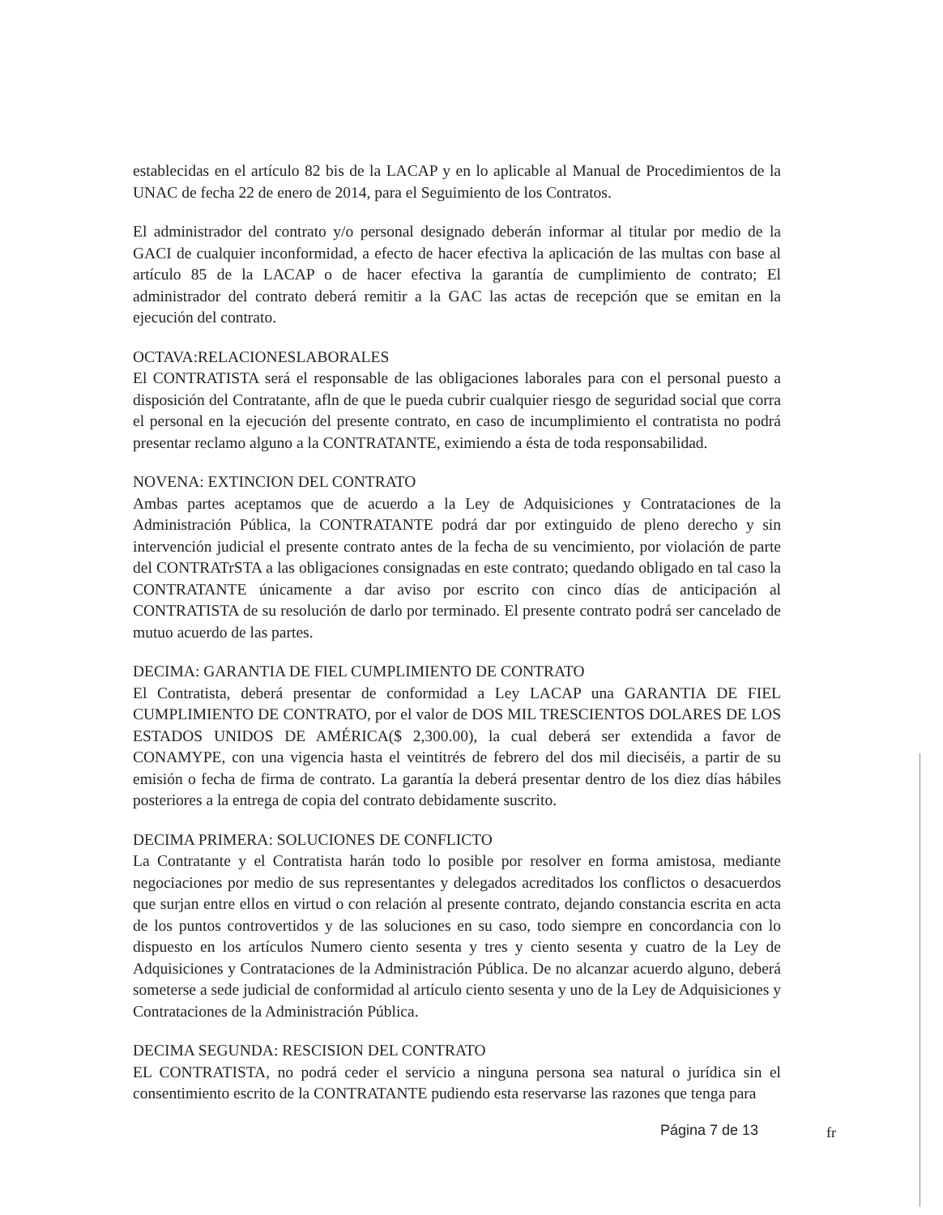establecidas en el artículo 82 bis de la LACAP y en lo aplicable al Manual de Procedimientos de la UNAC de fecha 22 de enero de 2014, para el Seguimiento de los Contratos.
El administrador del contrato y/o personal designado deberán informar al titular por medio de la GACI de cualquier inconformidad, a efecto de hacer efectiva la aplicación de las multas con base al artículo 85 de la LACAP o de hacer efectiva la garantía de cumplimiento de contrato; El administrador del contrato deberá remitir a la GAC las actas de recepción que se emitan en la ejecución del contrato.
OCTAVA:RELACIONESLABORALES
El CONTRATISTA será el responsable de las obligaciones laborales para con el personal puesto a disposición del Contratante, afln de que le pueda cubrir cualquier riesgo de seguridad social que corra el personal en la ejecución del presente contrato, en caso de incumplimiento el contratista no podrá presentar reclamo alguno a la CONTRATANTE, eximiendo a ésta de toda responsabilidad.
NOVENA: EXTINCION DEL CONTRATO
Ambas partes aceptamos que de acuerdo a la Ley de Adquisiciones y Contrataciones de la Administración Pública, la CONTRATANTE podrá dar por extinguido de pleno derecho y sin intervención judicial el presente contrato antes de la fecha de su vencimiento, por violación de parte del CONTRATrSTA a las obligaciones consignadas en este contrato; quedando obligado en tal caso la CONTRATANTE únicamente a dar aviso por escrito con cinco días de anticipación al CONTRATISTA de su resolución de darlo por terminado. El presente contrato podrá ser cancelado de mutuo acuerdo de las partes.
DECIMA: GARANTIA DE FIEL CUMPLIMIENTO DE CONTRATO
El Contratista, deberá presentar de conformidad a Ley LACAP una GARANTIA DE FIEL CUMPLIMIENTO DE CONTRATO, por el valor de DOS MIL TRESCIENTOS DOLARES DE LOS ESTADOS UNIDOS DE AMÉRICA($ 2,300.00), la cual deberá ser extendida a favor de CONAMYPE, con una vigencia hasta el veintitrés de febrero del dos mil dieciséis, a partir de su emisión o fecha de firma de contrato. La garantía la deberá presentar dentro de los diez días hábiles posteriores a la entrega de copia del contrato debidamente suscrito.
DECIMA PRIMERA: SOLUCIONES DE CONFLICTO
La Contratante y el Contratista harán todo lo posible por resolver en forma amistosa, mediante negociaciones por medio de sus representantes y delegados acreditados los conflictos o desacuerdos que surjan entre ellos en virtud o con relación al presente contrato, dejando constancia escrita en acta de los puntos controvertidos y de las soluciones en su caso, todo siempre en concordancia con lo dispuesto en los artículos Numero ciento sesenta y tres y ciento sesenta y cuatro de la Ley de Adquisiciones y Contrataciones de la Administración Pública. De no alcanzar acuerdo alguno, deberá someterse a sede judicial de conformidad al artículo ciento sesenta y uno de la Ley de Adquisiciones y Contrataciones de la Administración Pública.
DECIMA SEGUNDA: RESCISION DEL CONTRATO
EL CONTRATISTA, no podrá ceder el servicio a ninguna persona sea natural o jurídica sin el consentimiento escrito de la CONTRATANTE pudiendo esta reservarse las razones que tenga para
Página 7 de 13 fr